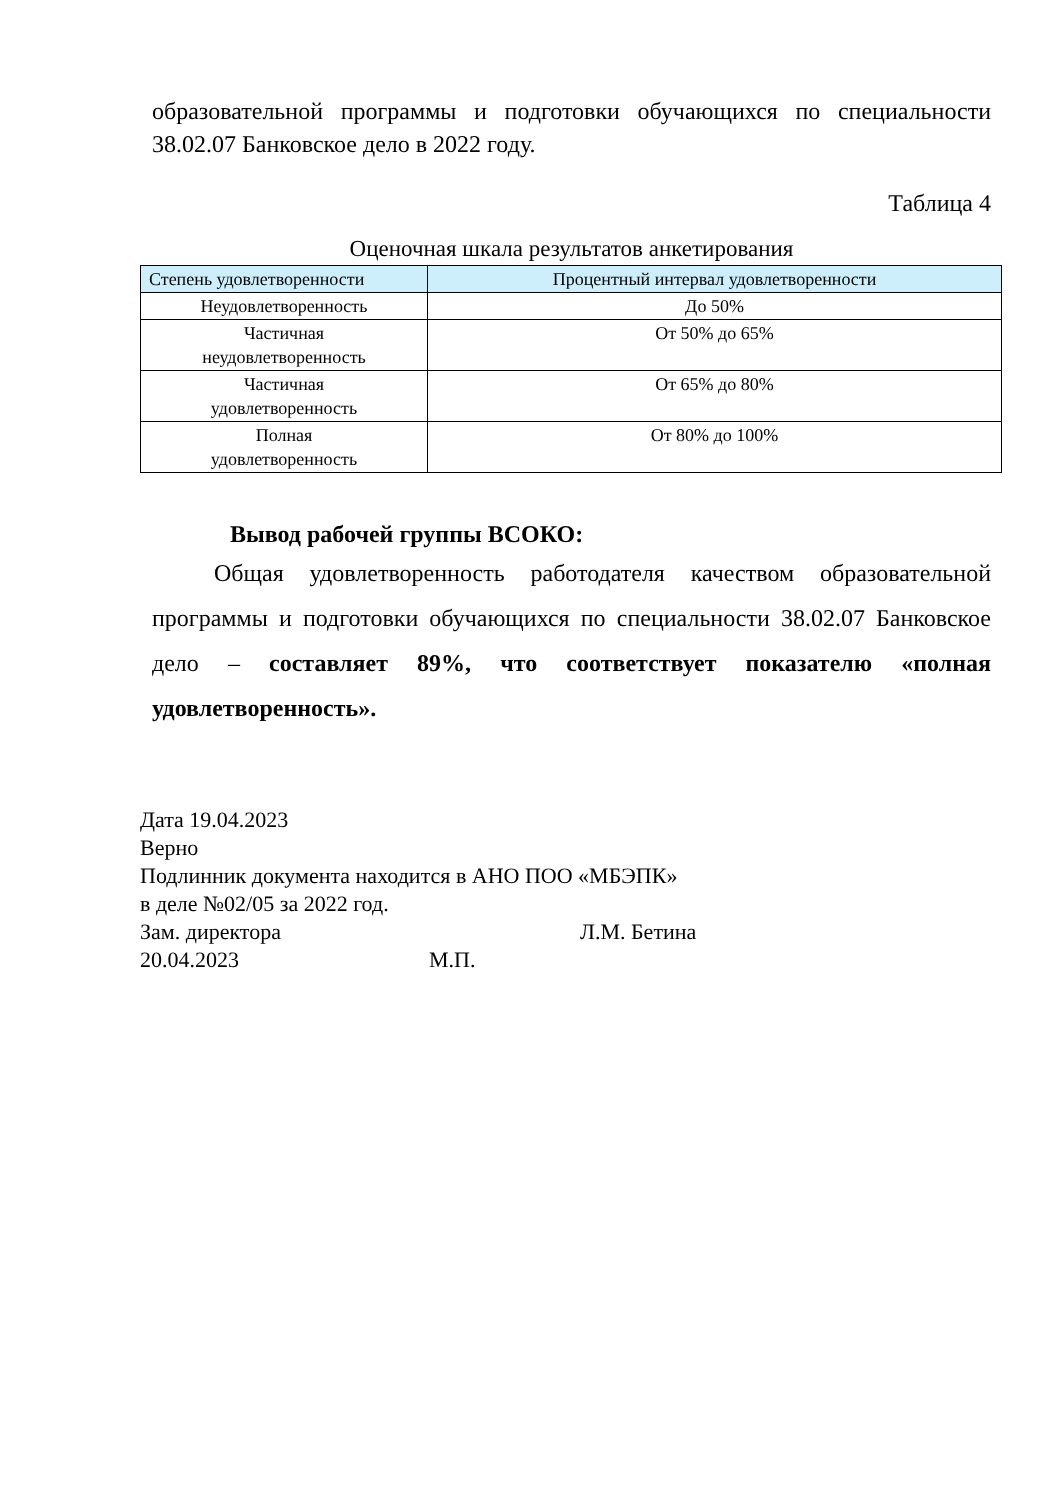образовательной программы и подготовки обучающихся по специальности 38.02.07 Банковское дело в 2022 году.
Таблица 4
Оценочная шкала результатов анкетирования
| Степень удовлетворенности | Процентный интервал удовлетворенности |
| --- | --- |
| Неудовлетворенность | До 50% |
| Частичная неудовлетворенность | От 50% до 65% |
| Частичная удовлетворенность | От 65% до 80% |
| Полная удовлетворенность | От 80% до 100% |
Вывод рабочей группы ВСОКО:
Общая удовлетворенность работодателя качеством образовательной программы и подготовки обучающихся по специальности 38.02.07 Банковское дело – составляет 89%, что соответствует показателю «полная удовлетворенность».
Дата 19.04.2023
Верно
Подлинник документа находится в АНО ПОО «МБЭПК»
в деле №02/05 за 2022 год.
Зам. директора Л.М. Бетина
20.04.2023 М.П.